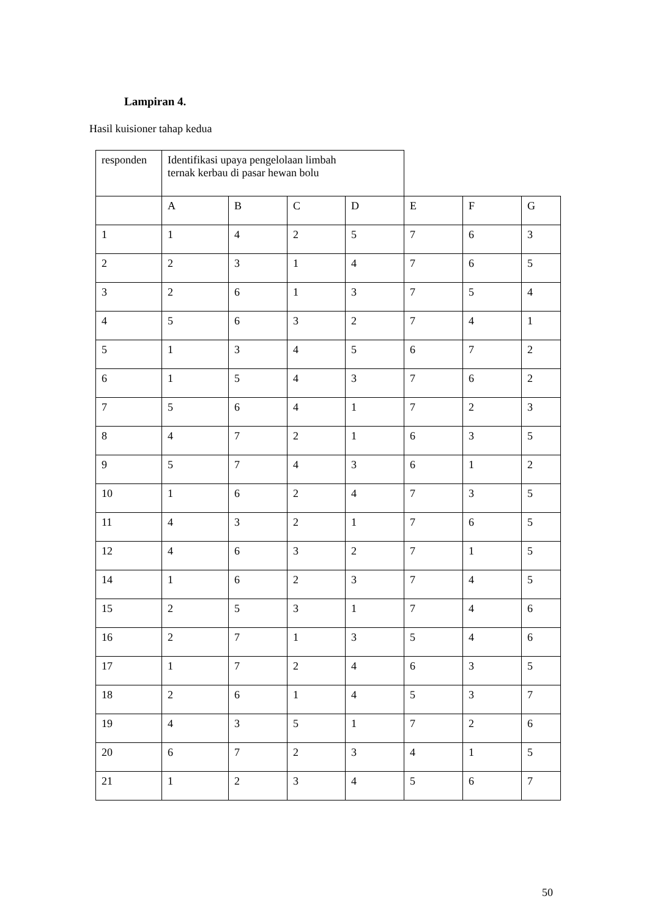Lampiran 4.
Hasil kuisioner tahap kedua
| responden | Identifikasi upaya pengelolaan limbah ternak kerbau di pasar hewan bolu | | | | | | |
| | A | B | C | D | E | F | G |
| 1 | 1 | 4 | 2 | 5 | 7 | 6 | 3 |
| 2 | 2 | 3 | 1 | 4 | 7 | 6 | 5 |
| 3 | 2 | 6 | 1 | 3 | 7 | 5 | 4 |
| 4 | 5 | 6 | 3 | 2 | 7 | 4 | 1 |
| 5 | 1 | 3 | 4 | 5 | 6 | 7 | 2 |
| 6 | 1 | 5 | 4 | 3 | 7 | 6 | 2 |
| 7 | 5 | 6 | 4 | 1 | 7 | 2 | 3 |
| 8 | 4 | 7 | 2 | 1 | 6 | 3 | 5 |
| 9 | 5 | 7 | 4 | 3 | 6 | 1 | 2 |
| 10 | 1 | 6 | 2 | 4 | 7 | 3 | 5 |
| 11 | 4 | 3 | 2 | 1 | 7 | 6 | 5 |
| 12 | 4 | 6 | 3 | 2 | 7 | 1 | 5 |
| 14 | 1 | 6 | 2 | 3 | 7 | 4 | 5 |
| 15 | 2 | 5 | 3 | 1 | 7 | 4 | 6 |
| 16 | 2 | 7 | 1 | 3 | 5 | 4 | 6 |
| 17 | 1 | 7 | 2 | 4 | 6 | 3 | 5 |
| 18 | 2 | 6 | 1 | 4 | 5 | 3 | 7 |
| 19 | 4 | 3 | 5 | 1 | 7 | 2 | 6 |
| 20 | 6 | 7 | 2 | 3 | 4 | 1 | 5 |
| 21 | 1 | 2 | 3 | 4 | 5 | 6 | 7 |
50